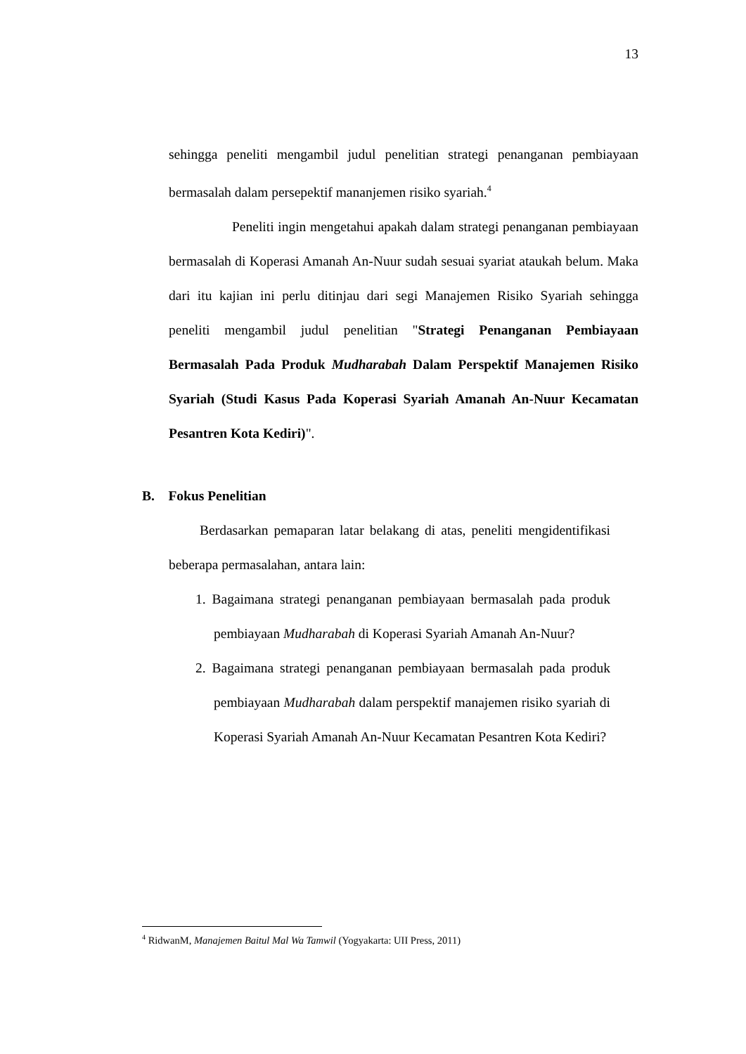13
sehingga peneliti mengambil judul penelitian strategi penanganan pembiayaan bermasalah dalam persepektif mananjemen risiko syariah.<sup>4</sup>
Peneliti ingin mengetahui apakah dalam strategi penanganan pembiayaan bermasalah di Koperasi Amanah An-Nuur sudah sesuai syariat ataukah belum. Maka dari itu kajian ini perlu ditinjau dari segi Manajemen Risiko Syariah sehingga peneliti mengambil judul penelitian "Strategi Penanganan Pembiayaan Bermasalah Pada Produk Mudharabah Dalam Perspektif Manajemen Risiko Syariah (Studi Kasus Pada Koperasi Syariah Amanah An-Nuur Kecamatan Pesantren Kota Kediri)".
B. Fokus Penelitian
Berdasarkan pemaparan latar belakang di atas, peneliti mengidentifikasi beberapa permasalahan, antara lain:
1. Bagaimana strategi penanganan pembiayaan bermasalah pada produk pembiayaan Mudharabah di Koperasi Syariah Amanah An-Nuur?
2. Bagaimana strategi penanganan pembiayaan bermasalah pada produk pembiayaan Mudharabah dalam perspektif manajemen risiko syariah di Koperasi Syariah Amanah An-Nuur Kecamatan Pesantren Kota Kediri?
<sup>4</sup> RidwanM, Manajemen Baitul Mal Wa Tamwil (Yogyakarta: UII Press, 2011)